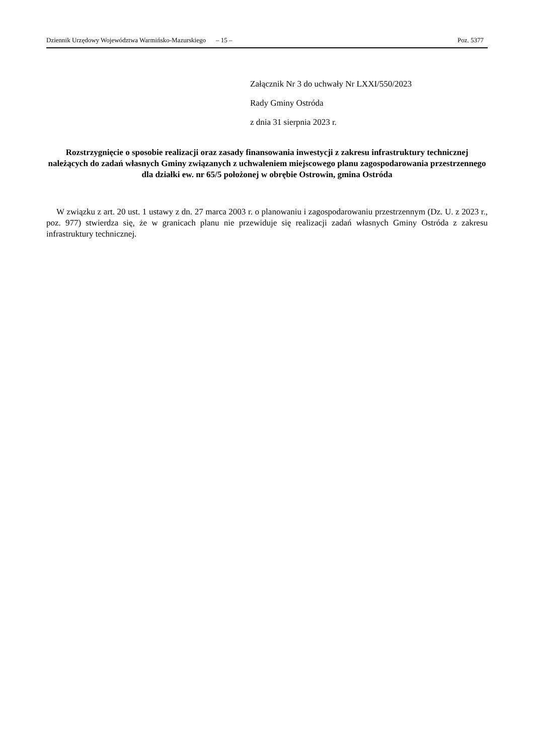Dziennik Urzędowy Województwa Warmińsko-Mazurskiego – 15 – Poz. 5377
Załącznik Nr 3 do uchwały Nr LXXI/550/2023
Rady Gminy Ostróda
z dnia 31 sierpnia 2023 r.
Rozstrzygnięcie o sposobie realizacji oraz zasady finansowania inwestycji z zakresu infrastruktury technicznej należących do zadań własnych Gminy związanych z uchwaleniem miejscowego planu zagospodarowania przestrzennego dla działki ew. nr 65/5 położonej w obrębie Ostrowin, gmina Ostróda
W związku z art. 20 ust. 1 ustawy z dn. 27 marca 2003 r. o planowaniu i zagospodarowaniu przestrzennym (Dz. U. z 2023 r., poz. 977) stwierdza się, że w granicach planu nie przewiduje się realizacji zadań własnych Gminy Ostróda z zakresu infrastruktury technicznej.